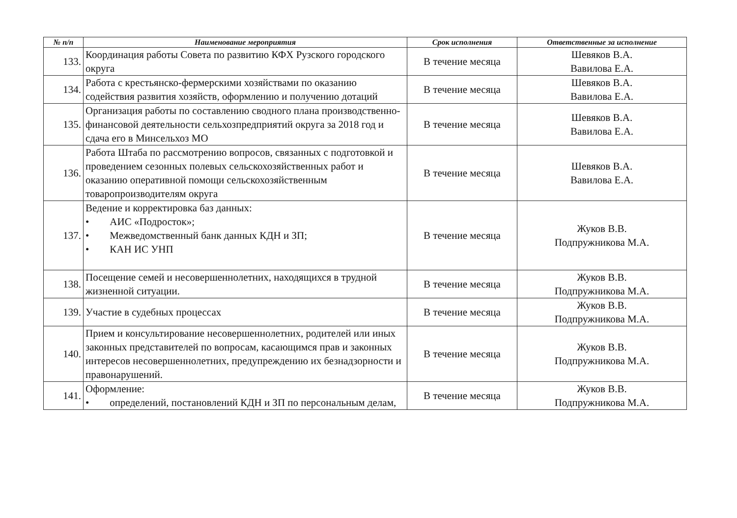| № п/п | Наименование мероприятия | Срок исполнения | Ответственные за исполнение |
| --- | --- | --- | --- |
| 133. | Координация работы Совета по развитию КФХ Рузского городского округа | В течение месяца | Шевяков В.А. Вавилова Е.А. |
| 134. | Работа с крестьянско-фермерскими хозяйствами по оказанию содействия развития хозяйств, оформлению и получению дотаций | В течение месяца | Шевяков В.А. Вавилова Е.А. |
| 135. | Организация работы по составлению сводного плана производственно-финансовой деятельности сельхозпредприятий округа за 2018 год и сдача его в Минсельхоз МО | В течение месяца | Шевяков В.А. Вавилова Е.А. |
| 136. | Работа Штаба по рассмотрению вопросов, связанных с подготовкой и проведением сезонных полевых сельскохозяйственных работ и оказанию оперативной помощи сельскохозяйственным товаропроизводителям округа | В течение месяца | Шевяков В.А. Вавилова Е.А. |
| 137. | Ведение и корректировка баз данных: • АИС «Подросток»; • Межведомственный банк данных КДН и ЗП; • КАН ИС УНП | В течение месяца | Жуков В.В. Подпружникова М.А. |
| 138. | Посещение семей и несовершеннолетних, находящихся в трудной жизненной ситуации. | В течение месяца | Жуков В.В. Подпружникова М.А. |
| 139. | Участие в судебных процессах | В течение месяца | Жуков В.В. Подпружникова М.А. |
| 140. | Прием и консультирование несовершеннолетних, родителей или иных законных представителей по вопросам, касающимся прав и законных интересов несовершеннолетних, предупреждению их безнадзорности и правонарушений. | В течение месяца | Жуков В.В. Подпружникова М.А. |
| 141. | Оформление: • определений, постановлений КДН и ЗП по персональным делам, | В течение месяца | Жуков В.В. Подпружникова М.А. |